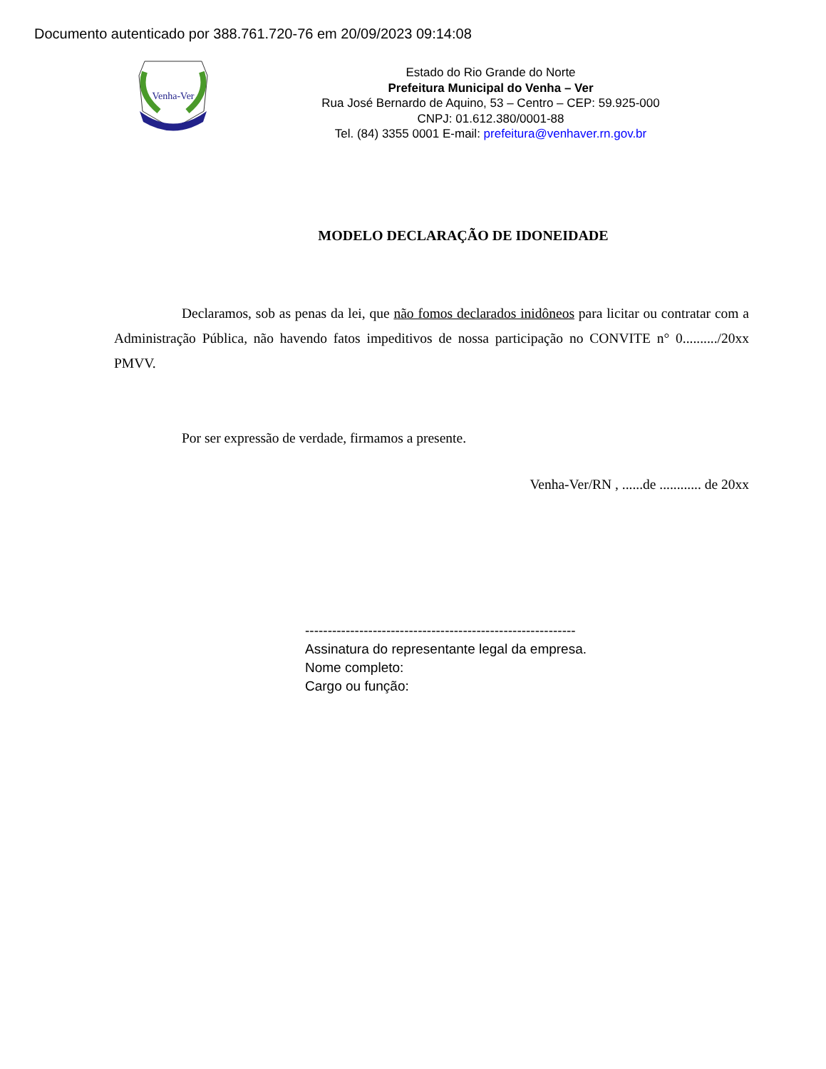Documento autenticado por 388.761.720-76 em 20/09/2023 09:14:08
Venha-Ver
Estado do Rio Grande do Norte
Prefeitura Municipal do Venha – Ver
Rua José Bernardo de Aquino, 53 – Centro – CEP: 59.925-000
CNPJ: 01.612.380/0001-88
Tel. (84) 3355 0001 E-mail: prefeitura@venhaver.rn.gov.br
MODELO DECLARAÇÃO DE IDONEIDADE
Declaramos, sob as penas da lei, que não fomos declarados inidôneos para licitar ou contratar com a Administração Pública, não havendo fatos impeditivos de nossa participação no CONVITE n° 0........../20xx PMVV.
Por ser expressão de verdade, firmamos a presente.
Venha-Ver/RN , ......de ............ de 20xx
------------------------------------------------------------
Assinatura do representante legal da empresa.
Nome completo:
Cargo ou função: